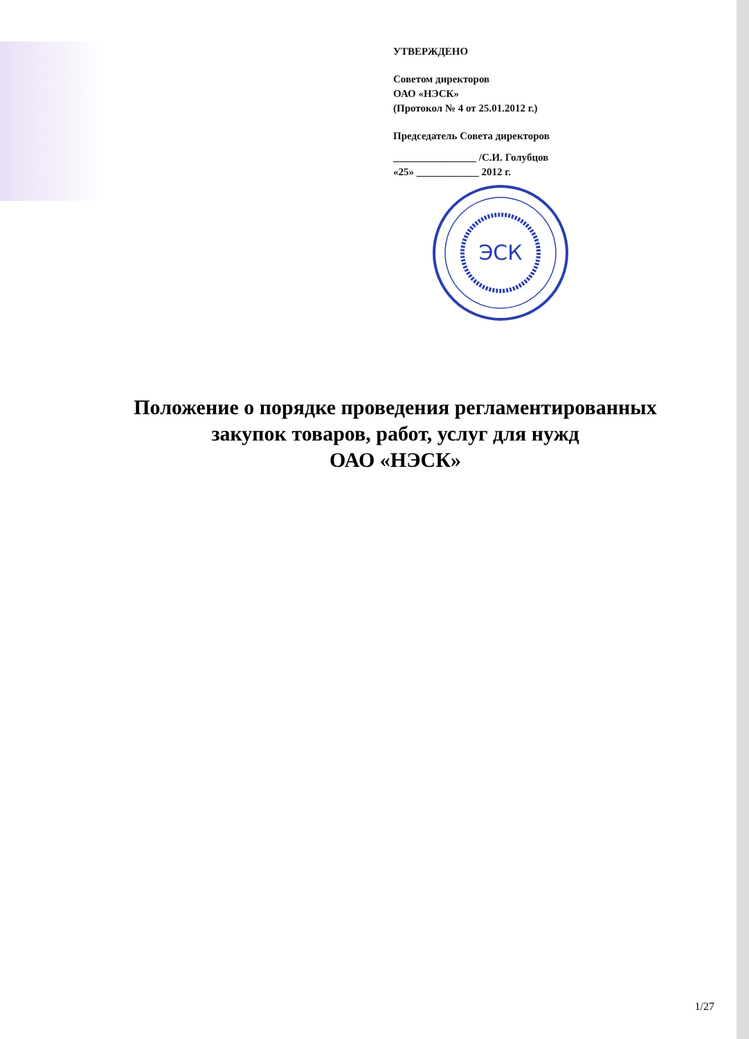УТВЕРЖДЕНО
Советом директоров
ОАО «НЭСК»
(Протокол № 4 от 25.01.2012 г.)
Председатель Совета директоров
________________ /С.И. Голубцов
«25» ____________ 2012 г.
ЭСК
Положение о порядке проведения регламентированных
закупок товаров, работ, услуг для нужд
ОАО «НЭСК»
1/27